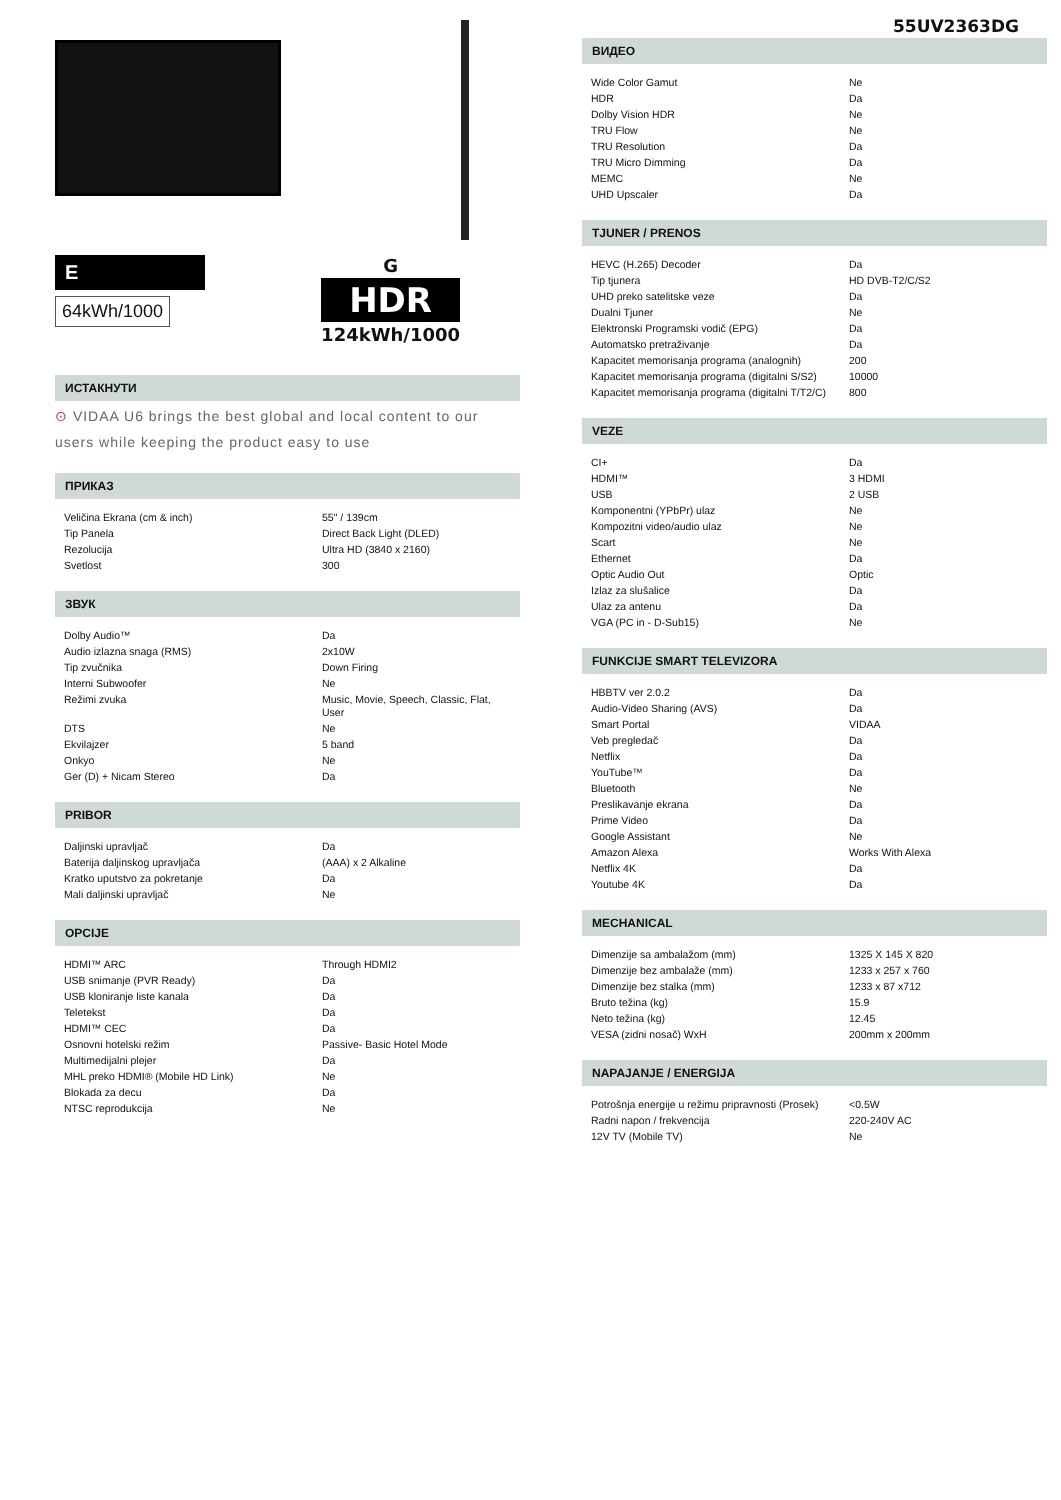55UV2363DG
E
64kWh/1000
G
HDR
124kWh/1000
ИСТАКНУТИ
⊙ VIDAA U6 brings the best global and local content to our users while keeping the product easy to use
ПРИКАЗ
| Veličina Ekrana (cm & inch) | 55" / 139cm |
| Tip Panela | Direct Back Light (DLED) |
| Rezolucija | Ultra HD (3840 x 2160) |
| Svetlost | 300 |
ЗВУК
| Dolby Audio™ | Da |
| Audio izlazna snaga (RMS) | 2x10W |
| Tip zvučnika | Down Firing |
| Interni Subwoofer | Ne |
| Režimi zvuka | Music, Movie, Speech, Classic, Flat, User |
| DTS | Ne |
| Ekvilajzer | 5 band |
| Onkyo | Ne |
| Ger (D) + Nicam Stereo | Da |
PRIBOR
| Daljinski upravljač | Da |
| Baterija daljinskog upravljača | (AAA) x 2 Alkaline |
| Kratko uputstvo za pokretanje | Da |
| Mali daljinski upravljač | Ne |
OPCIJE
| HDMI™ ARC | Through HDMI2 |
| USB snimanje (PVR Ready) | Da |
| USB kloniranje liste kanala | Da |
| Teletekst | Da |
| HDMI™ CEC | Da |
| Osnovni hotelski režim | Passive- Basic Hotel Mode |
| Multimedijalni plejer | Da |
| MHL preko HDMI® (Mobile HD Link) | Ne |
| Blokada za decu | Da |
| NTSC reprodukcija | Ne |
ВИДЕО
| Wide Color Gamut | Ne |
| HDR | Da |
| Dolby Vision HDR | Ne |
| TRU Flow | Ne |
| TRU Resolution | Da |
| TRU Micro Dimming | Da |
| MEMC | Ne |
| UHD Upscaler | Da |
TJUNER / PRENOS
| HEVC (H.265) Decoder | Da |
| Tip tjunera | HD DVB-T2/C/S2 |
| UHD preko satelitske veze | Da |
| Dualni Tjuner | Ne |
| Elektronski Programski vodič (EPG) | Da |
| Automatsko pretraživanje | Da |
| Kapacitet memorisanja programa (analognih) | 200 |
| Kapacitet memorisanja programa (digitalni S/S2) | 10000 |
| Kapacitet memorisanja programa (digitalni T/T2/C) | 800 |
VEZE
| CI+ | Da |
| HDMI™ | 3 HDMI |
| USB | 2 USB |
| Komponentni (YPbPr) ulaz | Ne |
| Kompozitni video/audio ulaz | Ne |
| Scart | Ne |
| Ethernet | Da |
| Optic Audio Out | Optic |
| Izlaz za slušalice | Da |
| Ulaz za antenu | Da |
| VGA (PC in - D-Sub15) | Ne |
FUNKCIJE SMART TELEVIZORA
| HBBTV ver 2.0.2 | Da |
| Audio-Video Sharing (AVS) | Da |
| Smart Portal | VIDAA |
| Veb pregledač | Da |
| Netflix | Da |
| YouTube™ | Da |
| Bluetooth | Ne |
| Preslikavanje ekrana | Da |
| Prime Video | Da |
| Google Assistant | Ne |
| Amazon Alexa | Works With Alexa |
| Netflix 4K | Da |
| Youtube 4K | Da |
MECHANICAL
| Dimenzije sa ambalažom (mm) | 1325 X 145 X 820 |
| Dimenzije bez ambalaže (mm) | 1233 x 257 x 760 |
| Dimenzije bez stalka (mm) | 1233 x 87 x712 |
| Bruto težina (kg) | 15.9 |
| Neto težina (kg) | 12.45 |
| VESA (zidni nosač) WxH | 200mm x 200mm |
NAPAJANJE / ENERGIJA
| Potrošnja energije u režimu pripravnosti (Prosek) | <0.5W |
| Radni napon / frekvencija | 220-240V AC |
| 12V TV (Mobile TV) | Ne |